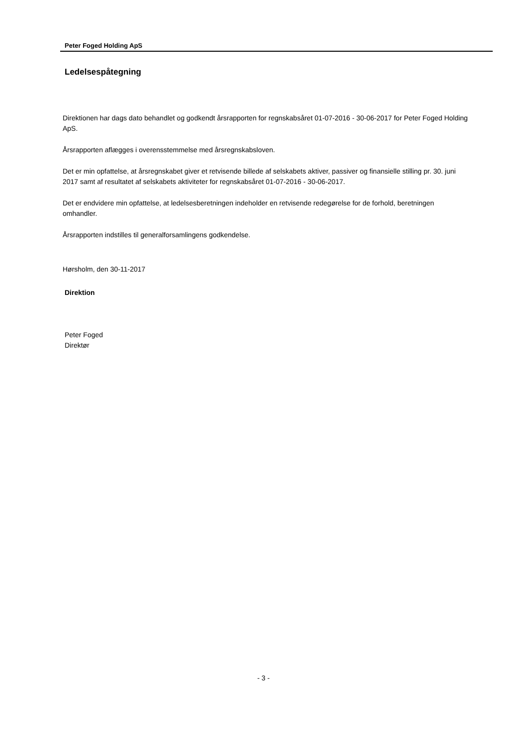Peter Foged Holding ApS
Ledelsespåtegning
Direktionen har dags dato behandlet og godkendt årsrapporten for regnskabsåret 01-07-2016 - 30-06-2017 for Peter Foged Holding ApS.
Årsrapporten aflægges i overensstemmelse med årsregnskabsloven.
Det er min opfattelse, at årsregnskabet giver et retvisende billede af selskabets aktiver, passiver og finansielle stilling pr. 30. juni 2017 samt af resultatet af selskabets aktiviteter for regnskabsåret 01-07-2016 - 30-06-2017.
Det er endvidere min opfattelse, at ledelsesberetningen indeholder en retvisende redegørelse for de forhold, beretningen omhandler.
Årsrapporten indstilles til generalforsamlingens godkendelse.
Hørsholm, den 30-11-2017
Direktion
Peter Foged
Direktør
- 3 -